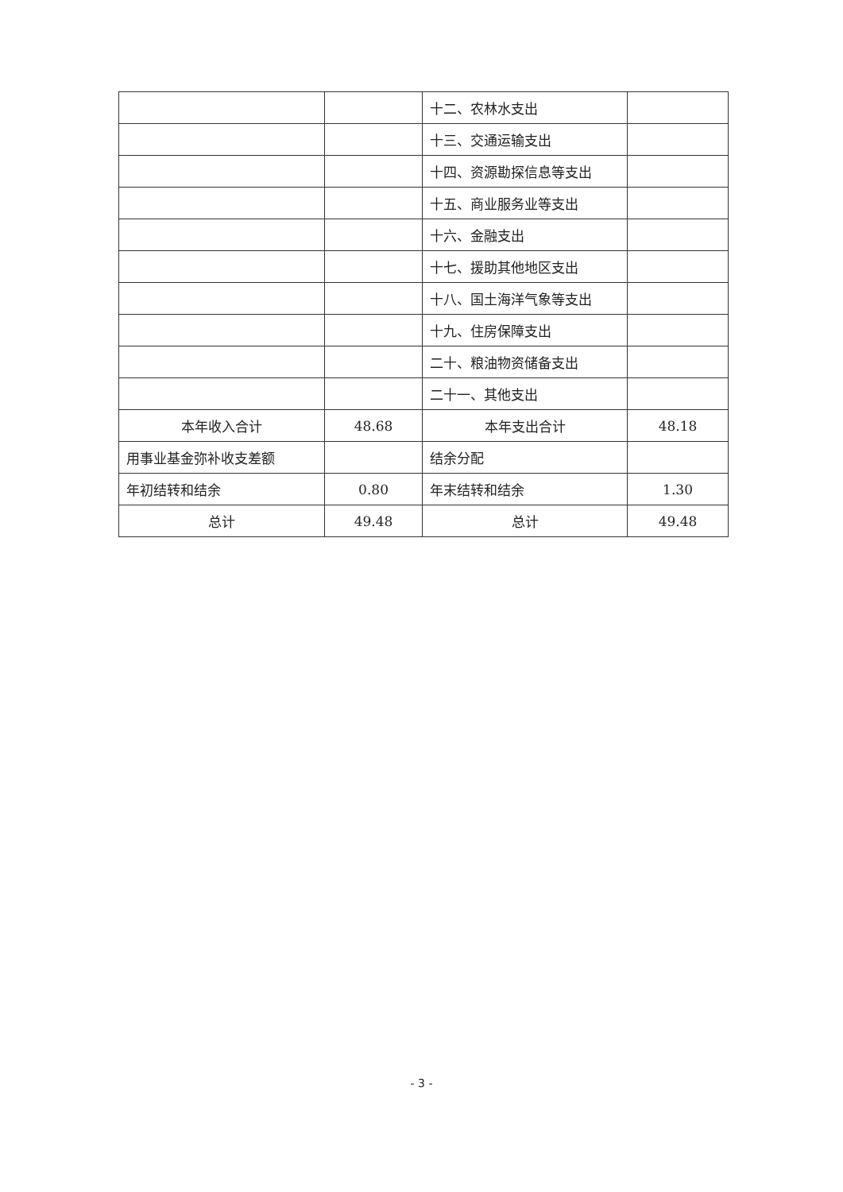| | | 十二、农林水支出 | |
| | | 十三、交通运输支出 | |
| | | 十四、资源勘探信息等支出 | |
| | | 十五、商业服务业等支出 | |
| | | 十六、金融支出 | |
| | | 十七、援助其他地区支出 | |
| | | 十八、国土海洋气象等支出 | |
| | | 十九、住房保障支出 | |
| | | 二十、粮油物资储备支出 | |
| | | 二十一、其他支出 | |
| 本年收入合计 | 48.68 | 本年支出合计 | 48.18 |
| 用事业基金弥补收支差额 | | 结余分配 | |
| 年初结转和结余 | 0.80 | 年末结转和结余 | 1.30 |
| 总计 | 49.48 | 总计 | 49.48 |
- 3 -